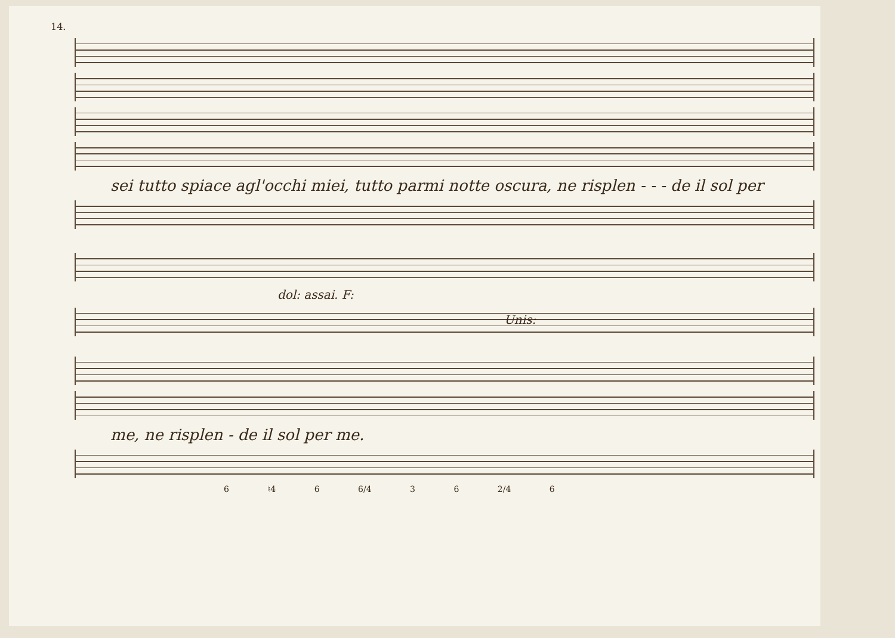14.
sei tutto spiace agl'occhi miei, tutto parmi notte oscura, ne risplen - - - de il sol per
dol: assai. F:
Unis:
me, ne risplen - de il sol per me.
6 ♮4 6 6/4 3 6 2/4 6